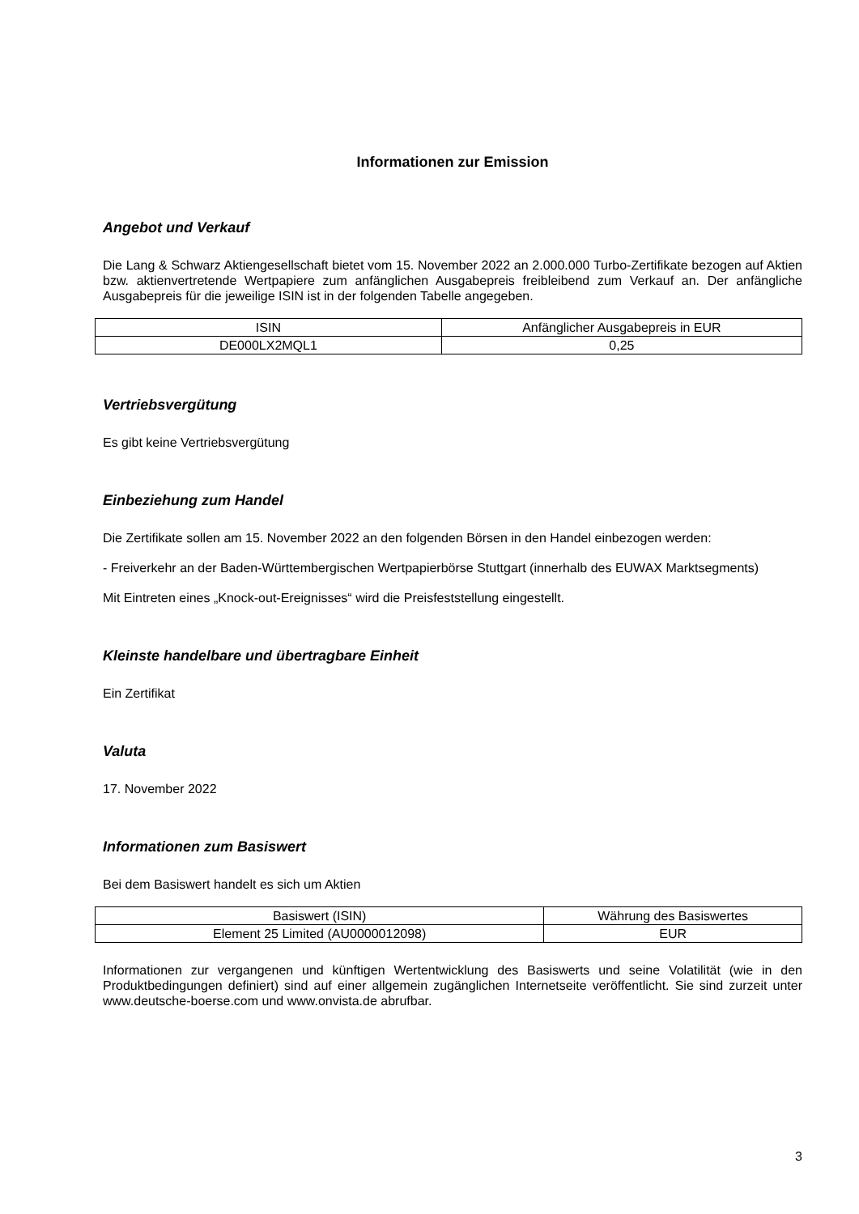Informationen zur Emission
Angebot und Verkauf
Die Lang & Schwarz Aktiengesellschaft bietet vom 15. November 2022 an 2.000.000 Turbo-Zertifikate bezogen auf Aktien bzw. aktienvertretende Wertpapiere zum anfänglichen Ausgabepreis freibleibend zum Verkauf an. Der anfängliche Ausgabepreis für die jeweilige ISIN ist in der folgenden Tabelle angegeben.
| ISIN | Anfänglicher Ausgabepreis in EUR |
| --- | --- |
| DE000LX2MQL1 | 0,25 |
Vertriebsvergütung
Es gibt keine Vertriebsvergütung
Einbeziehung zum Handel
Die Zertifikate sollen am 15. November 2022 an den folgenden Börsen in den Handel einbezogen werden:
- Freiverkehr an der Baden-Württembergischen Wertpapierbörse Stuttgart (innerhalb des EUWAX Marktsegments)
Mit Eintreten eines „Knock-out-Ereignisses“ wird die Preisfeststellung eingestellt.
Kleinste handelbare und übertragbare Einheit
Ein Zertifikat
Valuta
17. November 2022
Informationen zum Basiswert
Bei dem Basiswert handelt es sich um Aktien
| Basiswert (ISIN) | Währung des Basiswertes |
| --- | --- |
| Element 25 Limited (AU0000012098) | EUR |
Informationen zur vergangenen und künftigen Wertentwicklung des Basiswerts und seine Volatilität (wie in den Produktbedingungen definiert) sind auf einer allgemein zugänglichen Internetseite veröffentlicht. Sie sind zurzeit unter www.deutsche-boerse.com und www.onvista.de abrufbar.
3